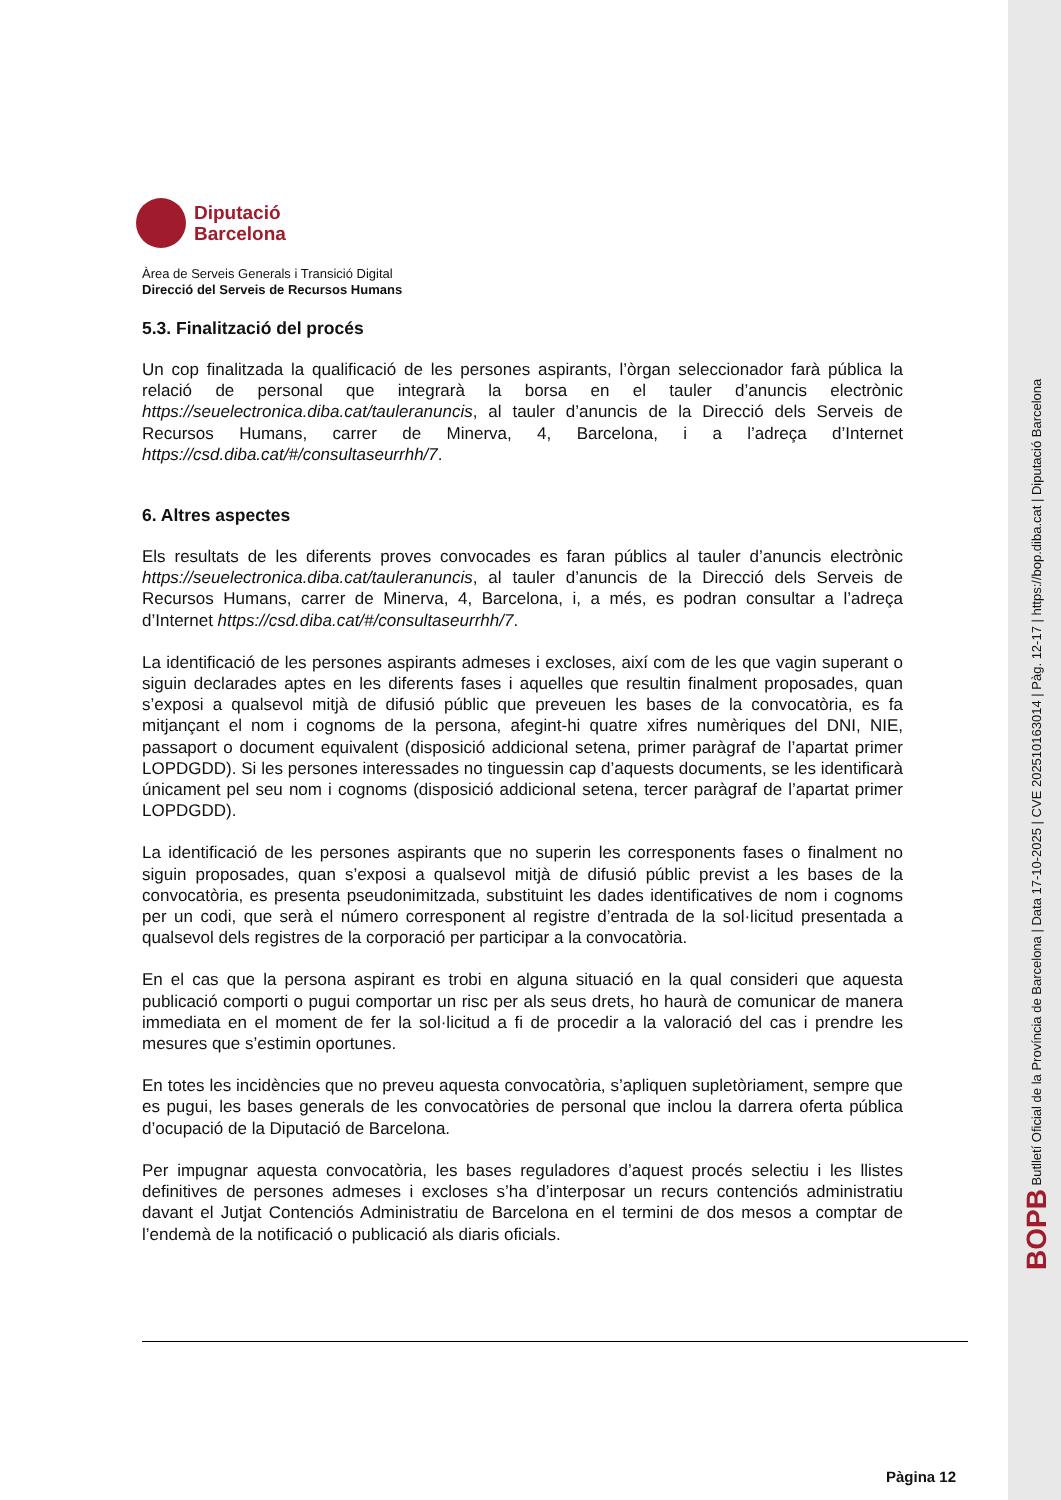BOPB Butlletí Oficial de la Província de Barcelona | Data 17-10-2025 | CVE 202510163014 | Pàg. 12-17 | https://bop.diba.cat | Diputació Barcelona
Diputació
Barcelona
Àrea de Serveis Generals i Transició Digital
Direcció del Serveis de Recursos Humans
5.3. Finalització del procés
Un cop finalitzada la qualificació de les persones aspirants, l’òrgan seleccionador farà pública la relació de personal que integrarà la borsa en el tauler d’anuncis electrònic https://seuelectronica.diba.cat/tauleranuncis, al tauler d’anuncis de la Direcció dels Serveis de Recursos Humans, carrer de Minerva, 4, Barcelona, i a l’adreça d’Internet https://csd.diba.cat/#/consultaseurrhh/7.
6. Altres aspectes
Els resultats de les diferents proves convocades es faran públics al tauler d’anuncis electrònic https://seuelectronica.diba.cat/tauleranuncis, al tauler d’anuncis de la Direcció dels Serveis de Recursos Humans, carrer de Minerva, 4, Barcelona, i, a més, es podran consultar a l’adreça d’Internet https://csd.diba.cat/#/consultaseurrhh/7.
La identificació de les persones aspirants admeses i excloses, així com de les que vagin superant o siguin declarades aptes en les diferents fases i aquelles que resultin finalment proposades, quan s’exposi a qualsevol mitjà de difusió públic que preveuen les bases de la convocatòria, es fa mitjançant el nom i cognoms de la persona, afegint-hi quatre xifres numèriques del DNI, NIE, passaport o document equivalent (disposició addicional setena, primer paràgraf de l’apartat primer LOPDGDD). Si les persones interessades no tinguessin cap d’aquests documents, se les identificarà únicament pel seu nom i cognoms (disposició addicional setena, tercer paràgraf de l’apartat primer LOPDGDD).
La identificació de les persones aspirants que no superin les corresponents fases o finalment no siguin proposades, quan s’exposi a qualsevol mitjà de difusió públic previst a les bases de la convocatòria, es presenta pseudonimitzada, substituint les dades identificatives de nom i cognoms per un codi, que serà el número corresponent al registre d’entrada de la sol·licitud presentada a qualsevol dels registres de la corporació per participar a la convocatòria.
En el cas que la persona aspirant es trobi en alguna situació en la qual consideri que aquesta publicació comporti o pugui comportar un risc per als seus drets, ho haurà de comunicar de manera immediata en el moment de fer la sol·licitud a fi de procedir a la valoració del cas i prendre les mesures que s’estimin oportunes.
En totes les incidències que no preveu aquesta convocatòria, s’apliquen supletòriament, sempre que es pugui, les bases generals de les convocatòries de personal que inclou la darrera oferta pública d’ocupació de la Diputació de Barcelona.
Per impugnar aquesta convocatòria, les bases reguladores d’aquest procés selectiu i les llistes definitives de persones admeses i excloses s’ha d’interposar un recurs contenciós administratiu davant el Jutjat Contenciós Administratiu de Barcelona en el termini de dos mesos a comptar de l’endemà de la notificació o publicació als diaris oficials.
Pàgina 12